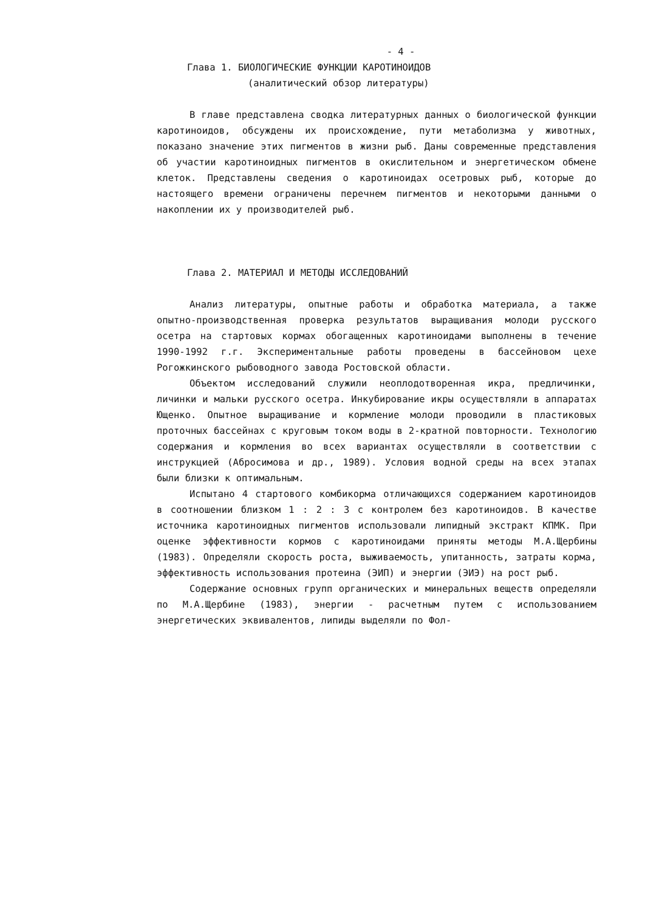- 4 -
Глава 1. БИОЛОГИЧЕСКИЕ ФУНКЦИИ КАРОТИНОИДОВ
(аналитический обзор литературы)
В главе представлена сводка литературных данных о биологической функции каротиноидов, обсуждены их происхождение, пути метаболизма у животных, показано значение этих пигментов в жизни рыб. Даны современные представления об участии каротиноидных пигментов в окислительном и энергетическом обмене клеток. Представлены сведения о каротиноидах осетровых рыб, которые до настоящего времени ограничены перечнем пигментов и некоторыми данными о накоплении их у производителей рыб.
Глава 2. МАТЕРИАЛ И МЕТОДЫ ИССЛЕДОВАНИЙ
Анализ литературы, опытные работы и обработка материала, а также опытно-производственная проверка результатов выращивания молоди русского осетра на стартовых кормах обогащенных каротиноидами выполнены в течение 1990-1992 г.г. Экспериментальные работы проведены в бассейновом цехе Рогожкинского рыбоводного завода Ростовской области.
Объектом исследований служили неоплодотворенная икра, предличинки, личинки и мальки русского осетра. Инкубирование икры осуществляли в аппаратах Ющенко. Опытное выращивание и кормление молоди проводили в пластиковых проточных бассейнах с круговым током воды в 2-кратной повторности. Технологию содержания и кормления во всех вариантах осуществляли в соответствии с инструкцией (Абросимова и др., 1989). Условия водной среды на всех этапах были близки к оптимальным.
Испытано 4 стартового комбикорма отличающихся содержанием каротиноидов в соотношении близком 1 : 2 : 3 с контролем без каротиноидов. В качестве источника каротиноидных пигментов использовали липидный экстракт КПМК. При оценке эффективности кормов с каротиноидами приняты методы М.А.Щербины (1983). Определяли скорость роста, выживаемость, упитанность, затраты корма, эффективность использования протеина (ЭИП) и энергии (ЭИЭ) на рост рыб.
Содержание основных групп органических и минеральных веществ определяли по М.А.Щербине (1983), энергии - расчетным путем с использованием энергетических эквивалентов, липиды выделяли по Фол-